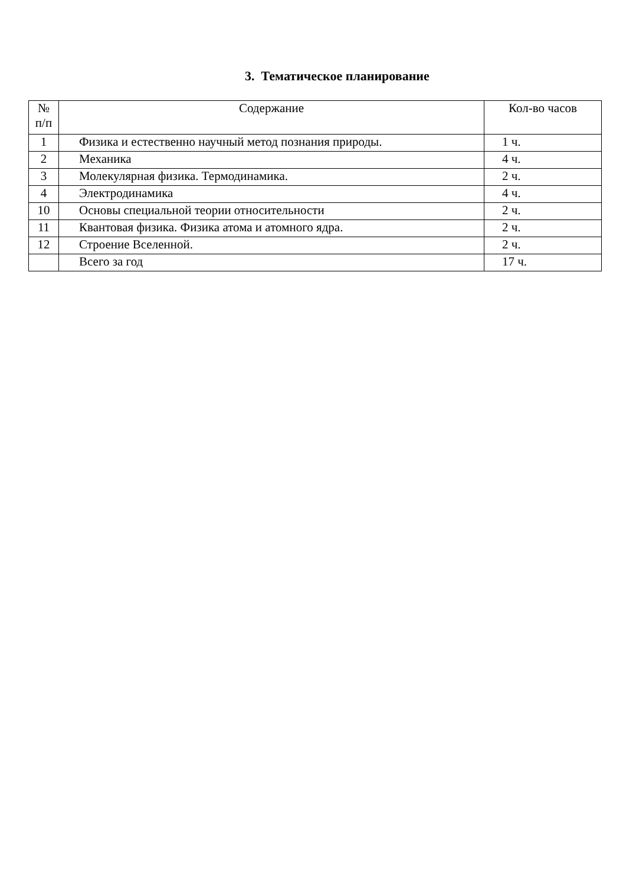3. Тематическое планирование
| № п/п | Содержание | Кол-во часов |
| --- | --- | --- |
| 1 | Физика и естественно научный метод познания природы. | 1 ч. |
| 2 | Механика | 4 ч. |
| 3 | Молекулярная физика. Термодинамика. | 2 ч. |
| 4 | Электродинамика | 4 ч. |
| 10 | Основы специальной теории относительности | 2 ч. |
| 11 | Квантовая физика. Физика атома и атомного ядра. | 2 ч. |
| 12 | Строение Вселенной. | 2 ч. |
| | Всего за год | 17 ч. |